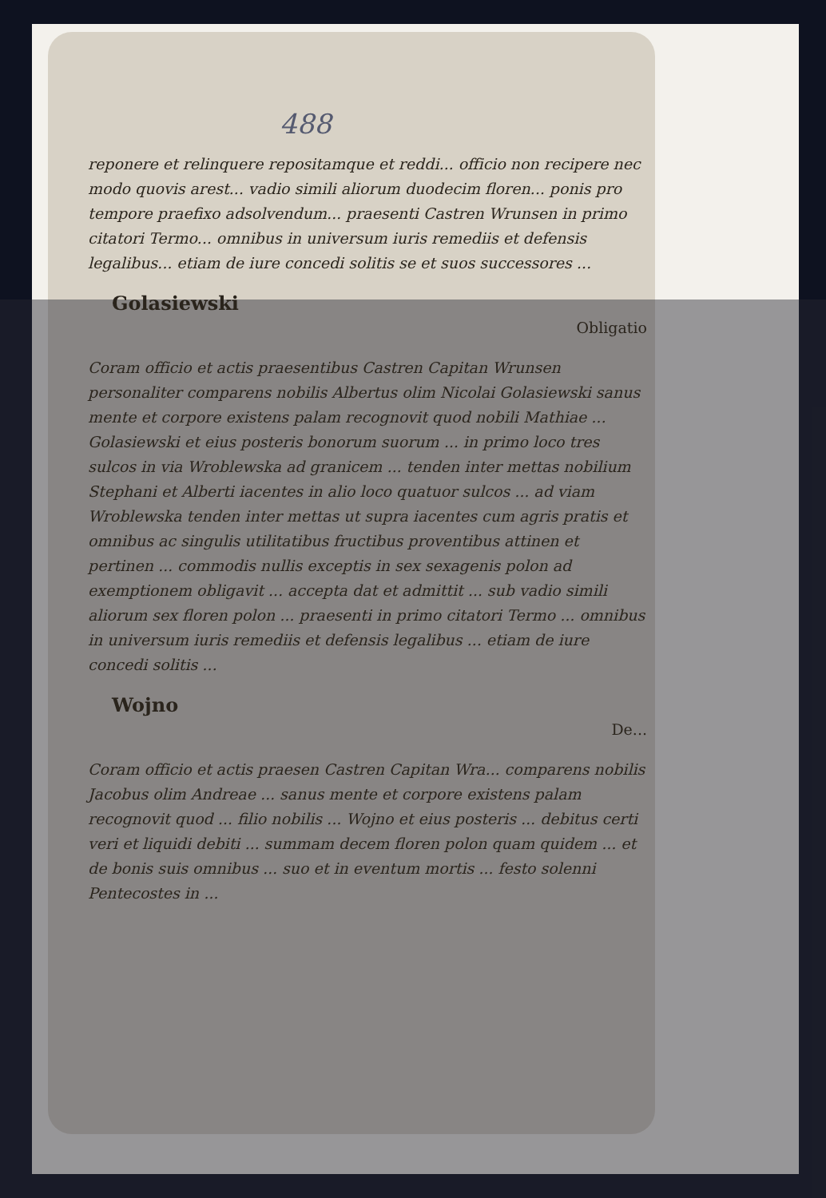488
reponere et relinquere repositamque et reddi... officio non recipere nec modo quovis arest... vadio simili aliorum duodecim floren... ponis pro tempore praefixo adsolvendum... praesenti Castren Wrunsen in primo citatori Termo... omnibus in universum iuris remediis et defensis legalibus... etiam de iure concedi solitis se et suos successores ...
Golasiewski
Obligatio
Coram officio et actis praesentibus Castren Capitan Wrunsen personaliter comparens nobilis Albertus olim Nicolai Golasiewski sanus mente et corpore existens palam recognovit quod nobili Mathiae ... Golasiewski et eius posteris bonorum suorum ... in primo loco tres sulcos in via Wroblewska ad granicem ... tenden inter mettas nobilium Stephani et Alberti iacentes in alio loco quatuor sulcos ... ad viam Wroblewska tenden inter mettas ut supra iacentes cum agris pratis et omnibus ac singulis utilitatibus fructibus proventibus attinen et pertinen ... commodis nullis exceptis in sex sexagenis polon ad exemptionem obligavit ... accepta dat et admittit ... sub vadio simili aliorum sex floren polon ... praesenti in primo citatori Termo ... omnibus in universum iuris remediis et defensis legalibus ... etiam de iure concedi solitis ...
Wojno
De...
Coram officio et actis praesen Castren Capitan Wra... comparens nobilis Jacobus olim Andreae ... sanus mente et corpore existens palam recognovit quod ... filio nobilis ... Wojno et eius posteris ... debitus certi veri et liquidi debiti ... summam decem floren polon quam quidem ... et de bonis suis omnibus ... suo et in eventum mortis ... festo solenni Pentecostes in ...